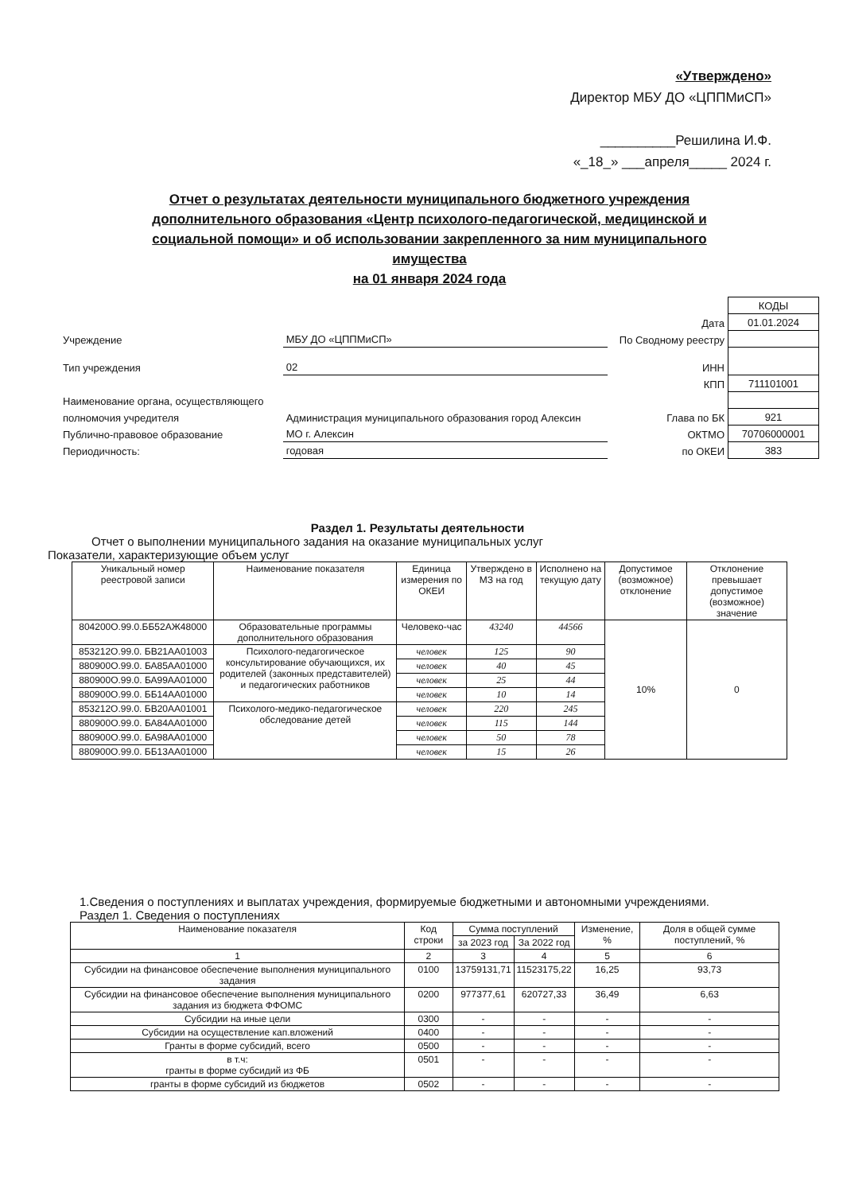«Утверждено»
Директор МБУ ДО «ЦППМиСП»
__________Решилина И.Ф.
«_18_» ___апреля_____ 2024 г.
Отчет о результатах деятельности муниципального бюджетного учреждения дополнительного образования «Центр психолого-педагогической, медицинской и социальной помощи» и об использовании закрепленного за ним муниципального имущества
на 01 января 2024 года
| | | | КОДЫ |
| | | Дата | 01.01.2024 |
| Учреждение | МБУ ДО «ЦППМиСП» | По Сводному реестру | |
| Тип учреждения | 02 | ИНН | |
| | | КПП | 711101001 |
| Наименование органа, осуществляющего | | | |
| полномочия учредителя | Администрация муниципального образования город Алексин | Глава по БК | 921 |
| Публично-правовое образование | МО г. Алексин | ОКТМО | 70706000001 |
| Периодичность: | годовая | по ОКЕИ | 383 |
Раздел 1. Результаты деятельности
Отчет о выполнении муниципального задания на оказание муниципальных услуг
Показатели, характеризующие объем услуг
| Уникальный номер реестровой записи | Наименование показателя | Единица измерения по ОКЕИ | Утверждено в МЗ на год | Исполнено на текущую дату | Допустимое (возможное) отклонение | Отклонение превышает допустимое (возможное) значение |
| --- | --- | --- | --- | --- | --- | --- |
| 804200О.99.0.ББ52АЖ48000 | Образовательные программы дополнительного образования | Человеко-час | 43240 | 44566 | 10% | 0 |
| 853212О.99.0. БВ21АА01003 | Психолого-педагогическое консультирование обучающихся, их родителей (законных представителей) и педагогических работников | человек | 125 | 90 | | |
| 880900О.99.0. БА85АА01000 | | человек | 40 | 45 | | |
| 880900О.99.0. БА99АА01000 | | человек | 25 | 44 | | |
| 880900О.99.0. ББ14АА01000 | | человек | 10 | 14 | | |
| 853212О.99.0. БВ20АА01001 | Психолого-медико-педагогическое обследование детей | человек | 220 | 245 | | |
| 880900О.99.0. БА84АА01000 | | человек | 115 | 144 | | |
| 880900О.99.0. БА98АА01000 | | человек | 50 | 78 | | |
| 880900О.99.0. ББ13АА01000 | | человек | 15 | 26 | | |
1.Сведения о поступлениях и выплатах учреждения, формируемые бюджетными и автономными учреждениями.
Раздел 1. Сведения о поступлениях
| Наименование показателя | Код строки | Сумма поступлений | | Изменение, % | Доля в общей сумме поступлений, % |
| --- | --- | --- | --- | --- | --- |
| | | за 2023 год | За 2022 год | | |
| 1 | 2 | 3 | 4 | 5 | 6 |
| Субсидии на финансовое обеспечение выполнения муниципального задания | 0100 | 13759131,71 | 11523175,22 | 16,25 | 93,73 |
| Субсидии на финансовое обеспечение выполнения муниципального задания из бюджета ФФОМС | 0200 | 977377,61 | 620727,33 | 36,49 | 6,63 |
| Субсидии на иные цели | 0300 | - | - | - | - |
| Субсидии на осуществление кап.вложений | 0400 | - | - | - | - |
| Гранты в форме субсидий, всего | 0500 | - | - | - | - |
| в т.ч: гранты в форме субсидий из ФБ | 0501 | - | - | - | - |
| гранты в форме субсидий из бюджетов | 0502 | - | - | - | - |